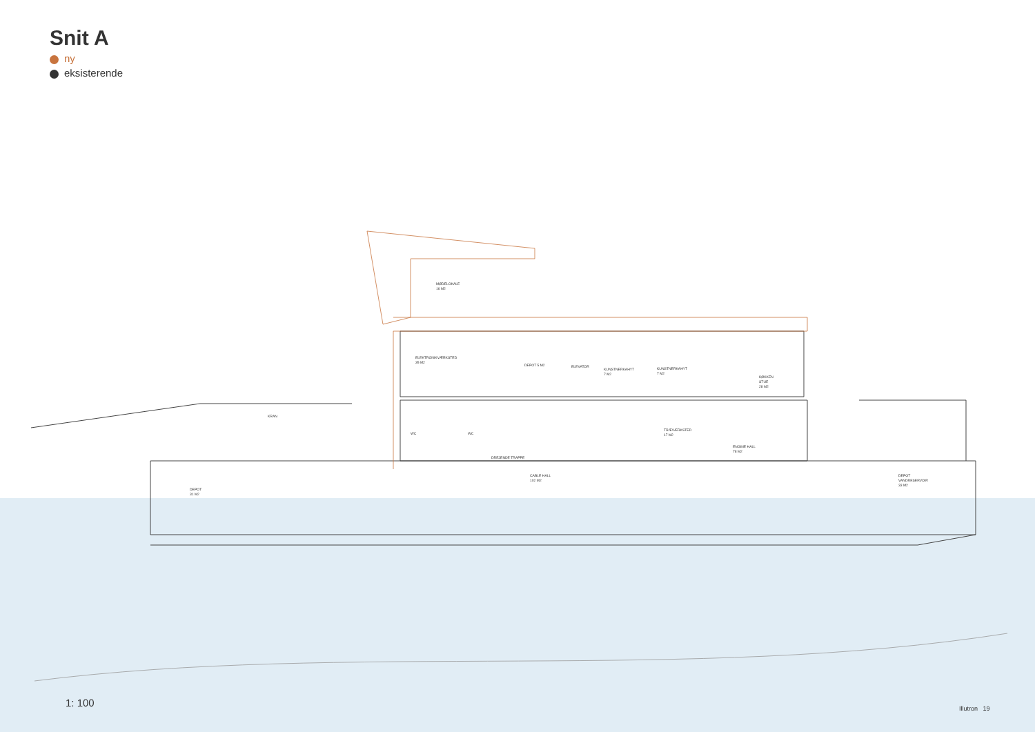MØDELOKALE
16 M2
ELEKTRONIKVÆRKSTED
35 M2
DEPOT 5 M2
ELEVATOR
KUNSTNERKAHYT
7 M2
KUNSTNERKAHYT
7 M2
KØKKEN
STUE
28 M2
KRAN
WC
WC
DREJENDE TRAPPE
TRÆVÆRKSTED
17 M2
ENGINE HALL
78 M2
DEPOT
31 M2
CABLE HALL
102 M2
DEPOT
VANDRESERVOIR
33 M2
Snit A
ny
eksisterende
1: 100 Illutron 19